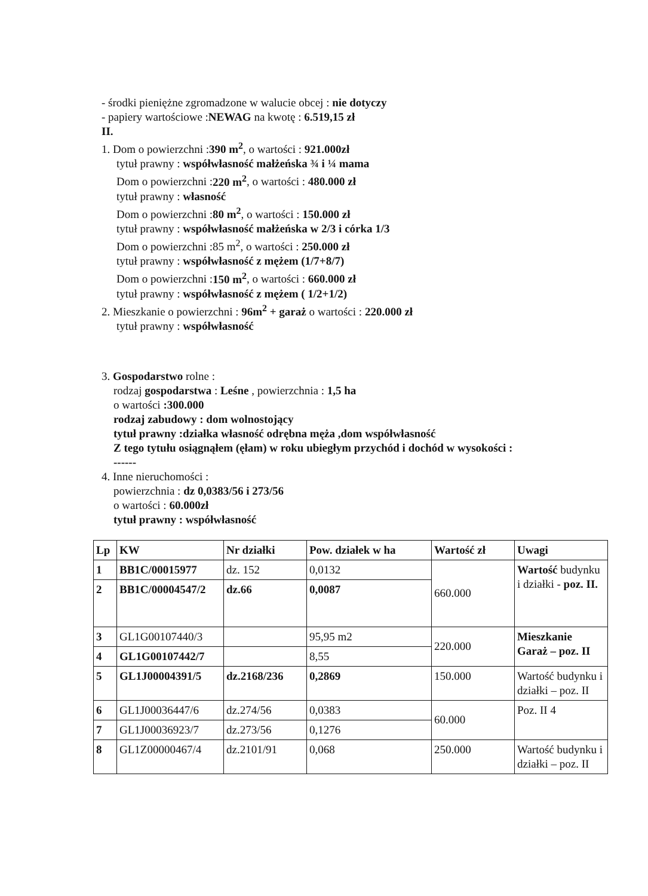- środki pieniężne zgromadzone w walucie obcej : nie dotyczy
- papiery wartościowe :NEWAG na kwotę : 6.519,15 zł
II.
1. Dom o powierzchni :390 m<sup>2</sup>, o wartości : 921.000zł
tytuł prawny : współwłasność małżeńska ¾ i ¼ mama
Dom o powierzchni :220 m<sup>2</sup>, o wartości : 480.000 zł
tytuł prawny : własność
Dom o powierzchni :80 m<sup>2</sup>, o wartości : 150.000 zł
tytuł prawny : współwłasność małżeńska w 2/3 i córka 1/3
Dom o powierzchni :85 m<sup>2</sup>, o wartości : 250.000 zł
tytuł prawny : współwłasność z mężem (1/7+8/7)
Dom o powierzchni :150 m<sup>2</sup>, o wartości : 660.000 zł
tytuł prawny : współwłasność z mężem ( 1/2+1/2)
2. Mieszkanie o powierzchni : 96m<sup>2</sup> + garaż o wartości : 220.000 zł
tytuł prawny : współwłasność
3. Gospodarstwo rolne :
rodzaj gospodarstwa : Leśne , powierzchnia : 1,5 ha
o wartości :300.000
rodzaj zabudowy : dom wolnostojący
tytuł prawny :działka własność odrębna męża ,dom współwłasność
Z tego tytułu osiągnąłem (ęłam) w roku ubiegłym przychód i dochód w wysokości :
------
4. Inne nieruchomości :
powierzchnia : dz 0,0383/56 i 273/56
o wartości : 60.000zł
tytuł prawny : współwłasność
| Lp | KW | Nr działki | Pow. działek w ha | Wartość zł | Uwagi |
| --- | --- | --- | --- | --- | --- |
| 1 | BB1C/00015977 | dz. 152 | 0,0132 | 660.000 | Wartość budynku i działki - poz. II. |
| 2 | BB1C/00004547/2 | dz.66 | 0,0087 | | |
| 3 | GL1G00107440/3 | | 95,95 m2 | 220.000 | Mieszkanie Garaż – poz. II |
| 4 | GL1G00107442/7 | | 8,55 | | |
| 5 | GL1J00004391/5 | dz.2168/236 | 0,2869 | 150.000 | Wartość budynku i działki – poz. II |
| 6 | GL1J00036447/6 | dz.274/56 | 0,0383 | 60.000 | Poz. II 4 |
| 7 | GL1J00036923/7 | dz.273/56 | 0,1276 | | |
| 8 | GL1Z00000467/4 | dz.2101/91 | 0,068 | 250.000 | Wartość budynku i działki – poz. II |